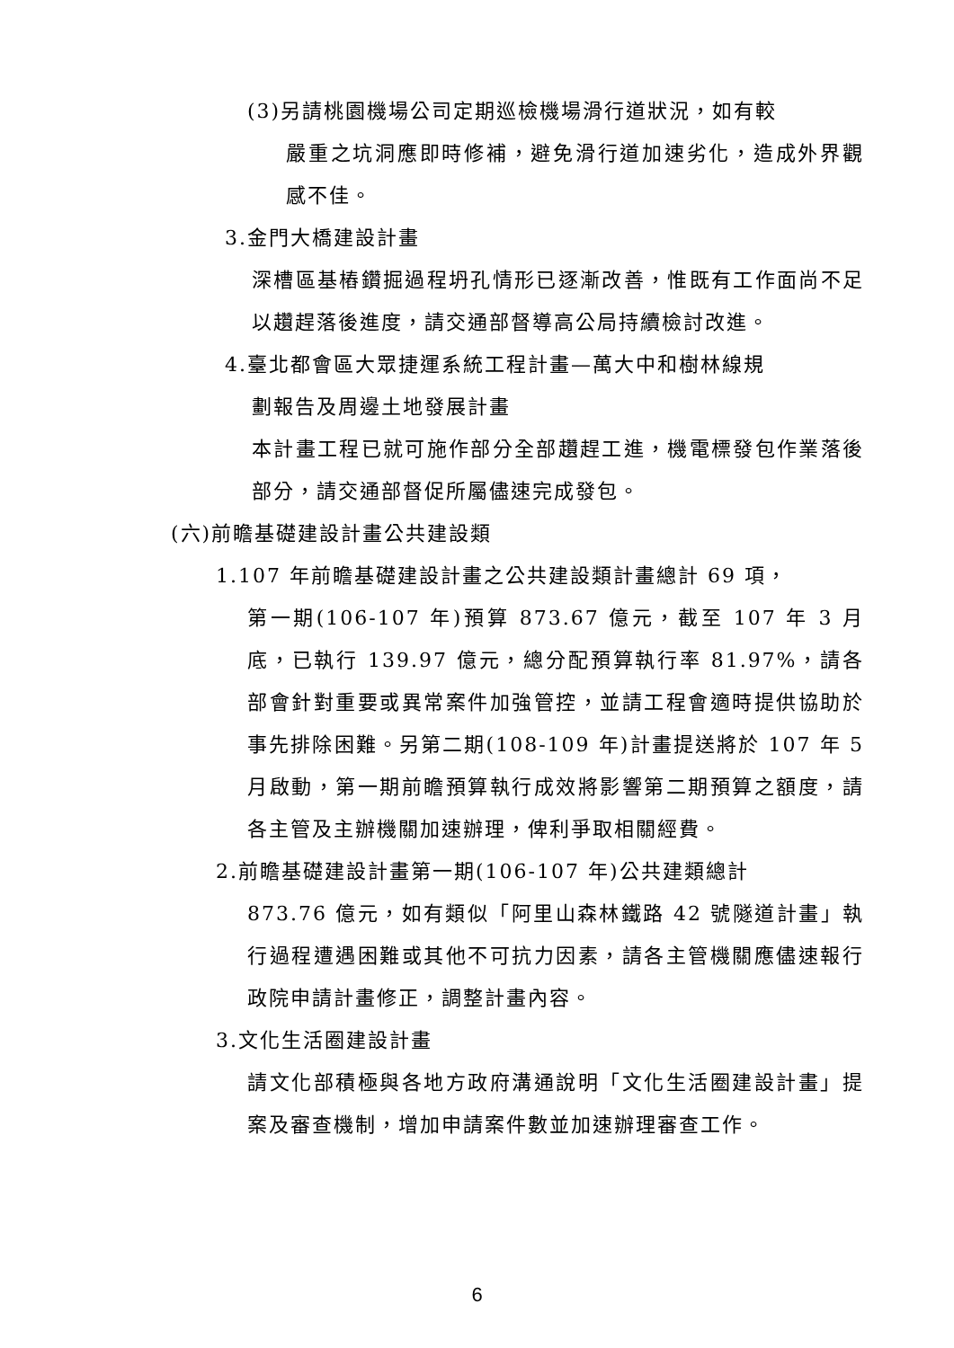(3)另請桃園機場公司定期巡檢機場滑行道狀況，如有較
嚴重之坑洞應即時修補，避免滑行道加速劣化，造成外界觀感不佳。
3.金門大橋建設計畫
深槽區基樁鑽掘過程坍孔情形已逐漸改善，惟既有工作面尚不足以趲趕落後進度，請交通部督導高公局持續檢討改進。
4.臺北都會區大眾捷運系統工程計畫—萬大中和樹林線規
劃報告及周邊土地發展計畫
本計畫工程已就可施作部分全部趲趕工進，機電標發包作業落後部分，請交通部督促所屬儘速完成發包。
(六)前瞻基礎建設計畫公共建設類
1.107 年前瞻基礎建設計畫之公共建設類計畫總計 69 項，
第一期(106-107 年)預算 873.67 億元，截至 107 年 3 月底，已執行 139.97 億元，總分配預算執行率 81.97%，請各部會針對重要或異常案件加強管控，並請工程會適時提供協助於事先排除困難。另第二期(108-109 年)計畫提送將於 107 年 5 月啟動，第一期前瞻預算執行成效將影響第二期預算之額度，請各主管及主辦機關加速辦理，俾利爭取相關經費。
2.前瞻基礎建設計畫第一期(106-107 年)公共建類總計
873.76 億元，如有類似「阿里山森林鐵路 42 號隧道計畫」執行過程遭遇困難或其他不可抗力因素，請各主管機關應儘速報行政院申請計畫修正，調整計畫內容。
3.文化生活圈建設計畫
請文化部積極與各地方政府溝通說明「文化生活圈建設計畫」提案及審查機制，增加申請案件數並加速辦理審查工作。
6